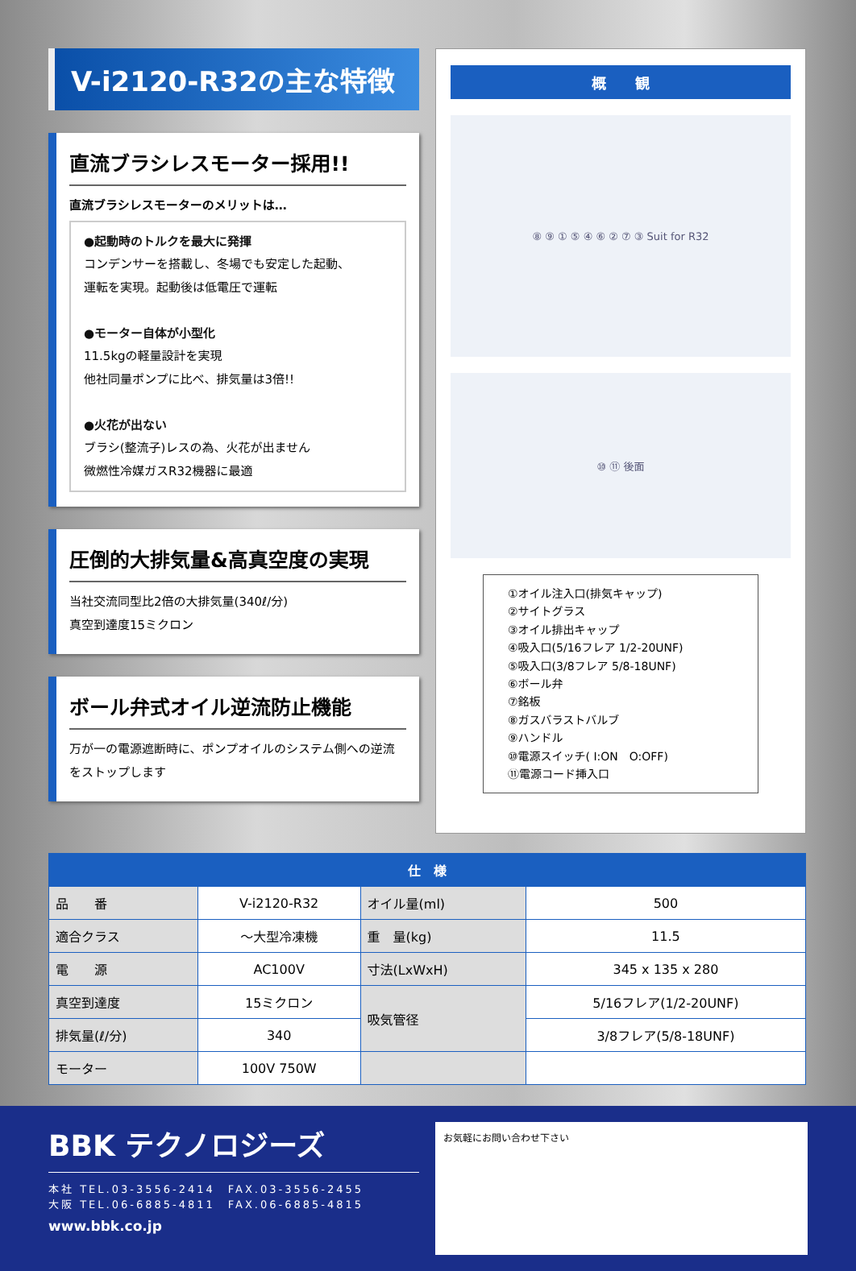V-i2120-R32の主な特徴
直流ブラシレスモーター採用!!
直流ブラシレスモーターのメリットは…
●起動時のトルクを最大に発揮
コンデンサーを搭載し、冬場でも安定した起動、
運転を実現。起動後は低電圧で運転
●モーター自体が小型化
11.5kgの軽量設計を実現
他社同量ポンプに比べ、排気量は3倍!!
●火花が出ない
ブラシ(整流子)レスの為、火花が出ません
微燃性冷媒ガスR32機器に最適
圧倒的大排気量&高真空度の実現
当社交流同型比2倍の大排気量(340ℓ/分)
真空到達度15ミクロン
ボール弁式オイル逆流防止機能
万が一の電源遮断時に、ポンプオイルのシステム側への逆流をストップします
概　　観
⑧ ⑨ ① ⑤ ④ ⑥ ② ⑦ ③ Suit for R32
⑩ ⑪ 後面
①オイル注入口(排気キャップ)
②サイトグラス
③オイル排出キャップ
④吸入口(5/16フレア 1/2-20UNF)
⑤吸入口(3/8フレア 5/8-18UNF)
⑥ボール弁
⑦銘板
⑧ガスバラストバルブ
⑨ハンドル
⑩電源スイッチ( I:ON　O:OFF)
⑪電源コード挿入口
| 仕 様 | | | |
| --- | --- | --- | --- |
| 品 番 | V-i2120-R32 | オイル量(ml) | 500 |
| 適合クラス | ～大型冷凍機 | 重 量(kg) | 11.5 |
| 電 源 | AC100V | 寸法(LxWxH) | 345 x 135 x 280 |
| 真空到達度 | 15ミクロン | 吸気管径 | 5/16フレア(1/2-20UNF) |
| 排気量(ℓ/分) | 340 | | 3/8フレア(5/8-18UNF) |
| モーター | 100V 750W | | |
BBK テクノロジーズ
本社 TEL.03-3556-2414　FAX.03-3556-2455
大阪 TEL.06-6885-4811　FAX.06-6885-4815
www.bbk.co.jp
お気軽にお問い合わせ下さい